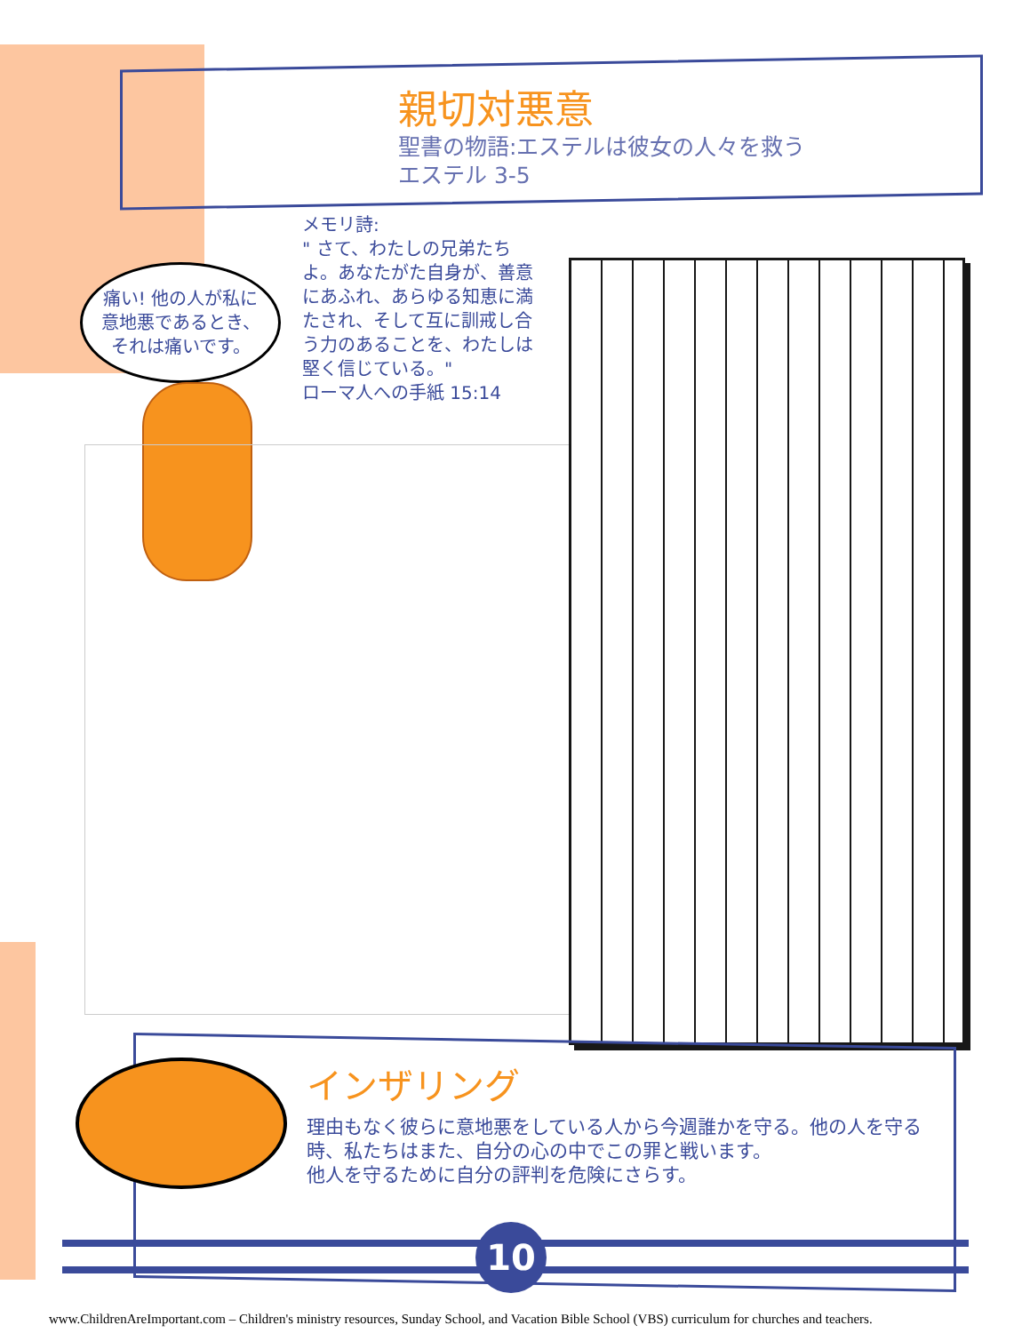親切対悪意
聖書の物語:エステルは彼女の人々を救う
エステル 3-5
メモリ詩:
" さて、わたしの兄弟たちよ。あなたがた自身が、善意にあふれ、あらゆる知恵に満たされ、そして互に訓戒し合う力のあることを、わたしは堅く信じている。"
ローマ人への手紙 15:14
痛い! 他の人が私に
意地悪であるとき、
それは痛いです。
インザリング
理由もなく彼らに意地悪をしている人から今週誰かを守る。他の人を守る時、私たちはまた、自分の心の中でこの罪と戦います。
他人を守るために自分の評判を危険にさらす。
10
www.ChildrenAreImportant.com – Children's ministry resources, Sunday School, and Vacation Bible School (VBS) curriculum for churches and teachers.